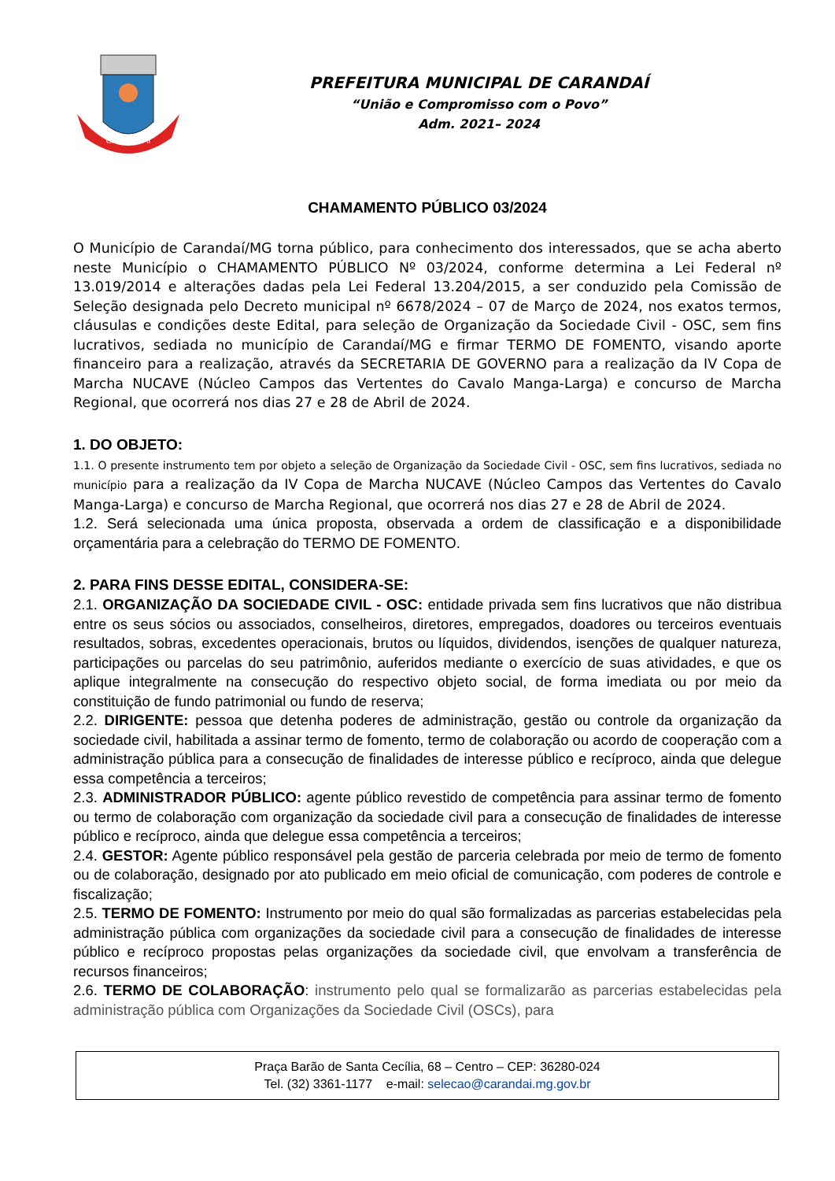CARANDAÍ
PREFEITURA MUNICIPAL DE CARANDAÍ
“União e Compromisso com o Povo”
Adm. 2021– 2024
CHAMAMENTO PÚBLICO 03/2024
O Município de Carandaí/MG torna público, para conhecimento dos interessados, que se acha aberto neste Município o CHAMAMENTO PÚBLICO Nº 03/2024, conforme determina a Lei Federal nº 13.019/2014 e alterações dadas pela Lei Federal 13.204/2015, a ser conduzido pela Comissão de Seleção designada pelo Decreto municipal nº 6678/2024 – 07 de Março de 2024, nos exatos termos, cláusulas e condições deste Edital, para seleção de Organização da Sociedade Civil - OSC, sem fins lucrativos, sediada no município de Carandaí/MG e firmar TERMO DE FOMENTO, visando aporte financeiro para a realização, através da SECRETARIA DE GOVERNO para a realização da IV Copa de Marcha NUCAVE (Núcleo Campos das Vertentes do Cavalo Manga-Larga) e concurso de Marcha Regional, que ocorrerá nos dias 27 e 28 de Abril de 2024.
1. DO OBJETO:
1.1. O presente instrumento tem por objeto a seleção de Organização da Sociedade Civil - OSC, sem fins lucrativos, sediada no município para a realização da IV Copa de Marcha NUCAVE (Núcleo Campos das Vertentes do Cavalo Manga-Larga) e concurso de Marcha Regional, que ocorrerá nos dias 27 e 28 de Abril de 2024.
1.2. Será selecionada uma única proposta, observada a ordem de classificação e a disponibilidade orçamentária para a celebração do TERMO DE FOMENTO.
2. PARA FINS DESSE EDITAL, CONSIDERA-SE:
2.1. ORGANIZAÇÃO DA SOCIEDADE CIVIL - OSC: entidade privada sem fins lucrativos que não distribua entre os seus sócios ou associados, conselheiros, diretores, empregados, doadores ou terceiros eventuais resultados, sobras, excedentes operacionais, brutos ou líquidos, dividendos, isenções de qualquer natureza, participações ou parcelas do seu patrimônio, auferidos mediante o exercício de suas atividades, e que os aplique integralmente na consecução do respectivo objeto social, de forma imediata ou por meio da constituição de fundo patrimonial ou fundo de reserva;
2.2. DIRIGENTE: pessoa que detenha poderes de administração, gestão ou controle da organização da sociedade civil, habilitada a assinar termo de fomento, termo de colaboração ou acordo de cooperação com a administração pública para a consecução de finalidades de interesse público e recíproco, ainda que delegue essa competência a terceiros;
2.3. ADMINISTRADOR PÚBLICO: agente público revestido de competência para assinar termo de fomento ou termo de colaboração com organização da sociedade civil para a consecução de finalidades de interesse público e recíproco, ainda que delegue essa competência a terceiros;
2.4. GESTOR: Agente público responsável pela gestão de parceria celebrada por meio de termo de fomento ou de colaboração, designado por ato publicado em meio oficial de comunicação, com poderes de controle e fiscalização;
2.5. TERMO DE FOMENTO: Instrumento por meio do qual são formalizadas as parcerias estabelecidas pela administração pública com organizações da sociedade civil para a consecução de finalidades de interesse público e recíproco propostas pelas organizações da sociedade civil, que envolvam a transferência de recursos financeiros;
2.6. TERMO DE COLABORAÇÃO: instrumento pelo qual se formalizarão as parcerias estabelecidas pela administração pública com Organizações da Sociedade Civil (OSCs), para
Praça Barão de Santa Cecília, 68 – Centro – CEP: 36280-024
Tel. (32) 3361-1177 e-mail: selecao@carandai.mg.gov.br